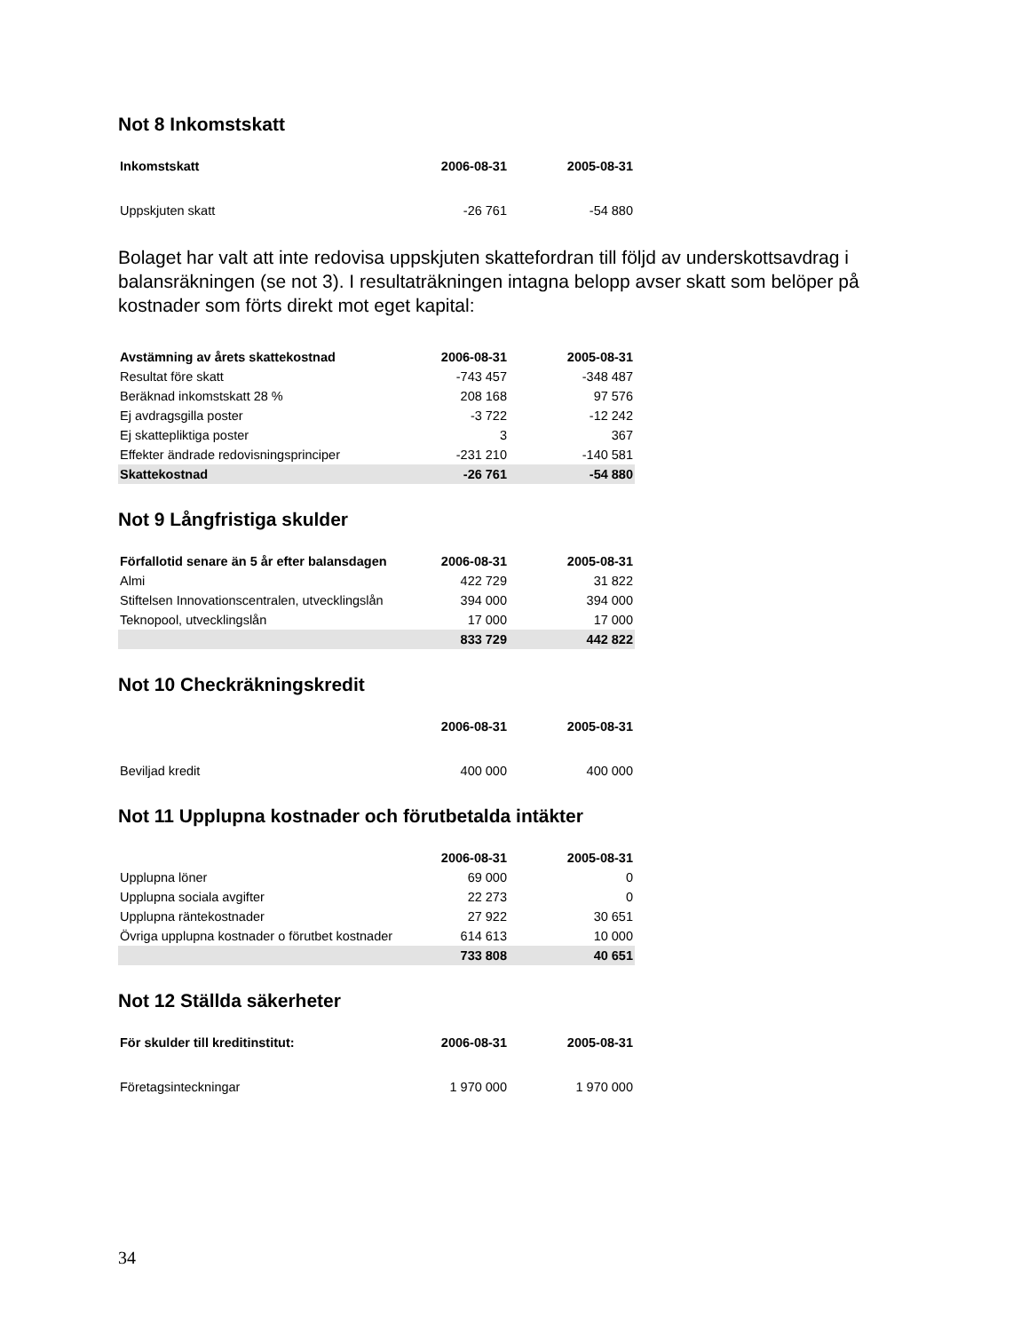Not 8 Inkomstskatt
| Inkomstskatt | 2006-08-31 | 2005-08-31 |
| --- | --- | --- |
| Uppskjuten skatt | -26 761 | -54 880 |
Bolaget har valt att inte redovisa uppskjuten skattefordran till följd av underskottsavdrag i balansräkningen (se not 3). I resultaträkningen intagna belopp avser skatt som belöper på kostnader som förts direkt mot eget kapital:
| Avstämning av årets skattekostnad | 2006-08-31 | 2005-08-31 |
| --- | --- | --- |
| Resultat före skatt | -743 457 | -348 487 |
| Beräknad inkomstskatt 28 % | 208 168 | 97 576 |
| Ej avdragsgilla poster | -3 722 | -12 242 |
| Ej skattepliktiga poster | 3 | 367 |
| Effekter ändrade redovisningsprinciper | -231 210 | -140 581 |
| Skattekostnad | -26 761 | -54 880 |
Not 9 Långfristiga skulder
| Förfallotid senare än 5 år efter balansdagen | 2006-08-31 | 2005-08-31 |
| --- | --- | --- |
| Almi | 422 729 | 31 822 |
| Stiftelsen Innovationscentralen, utvecklingslån | 394 000 | 394 000 |
| Teknopool, utvecklingslån | 17 000 | 17 000 |
| | 833 729 | 442 822 |
Not 10 Checkräkningskredit
| | 2006-08-31 | 2005-08-31 |
| --- | --- | --- |
| Beviljad kredit | 400 000 | 400 000 |
Not 11 Upplupna kostnader och förutbetalda intäkter
| | 2006-08-31 | 2005-08-31 |
| --- | --- | --- |
| Upplupna löner | 69 000 | 0 |
| Upplupna sociala avgifter | 22 273 | 0 |
| Upplupna räntekostnader | 27 922 | 30 651 |
| Övriga upplupna kostnader o förutbet kostnader | 614 613 | 10 000 |
| | 733 808 | 40 651 |
Not 12 Ställda säkerheter
| För skulder till kreditinstitut: | 2006-08-31 | 2005-08-31 |
| --- | --- | --- |
| Företagsinteckningar | 1 970 000 | 1 970 000 |
34